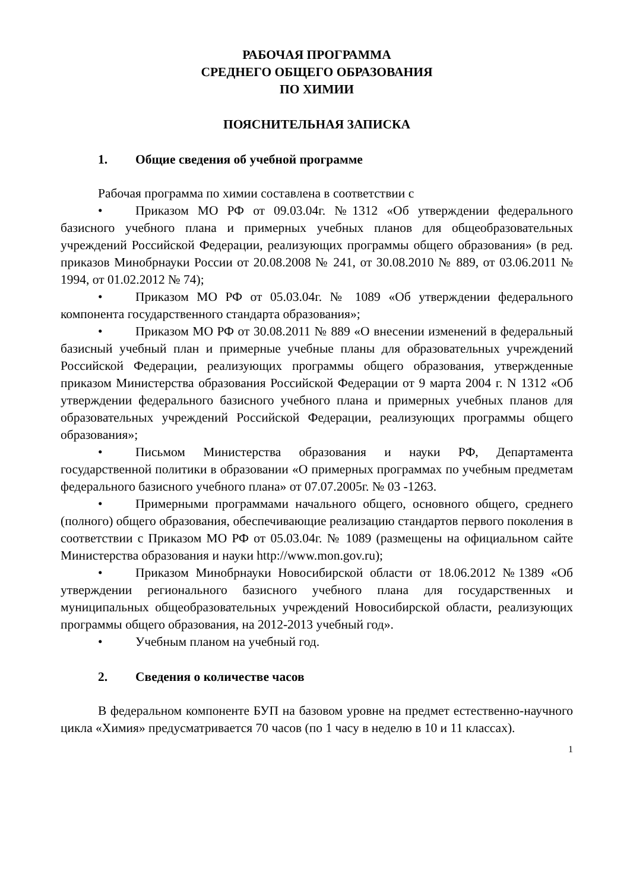РАБОЧАЯ ПРОГРАММА
СРЕДНЕГО ОБЩЕГО ОБРАЗОВАНИЯ
ПО ХИМИИ
ПОЯСНИТЕЛЬНАЯ ЗАПИСКА
1. Общие сведения об учебной программе
Рабочая программа по химии составлена в соответствии с
• Приказом МО РФ от 09.03.04г. №1312 «Об утверждении федерального базисного учебного плана и примерных учебных планов для общеобразовательных учреждений Российской Федерации, реализующих программы общего образования» (в ред. приказов Минобрнауки России от 20.08.2008 № 241, от 30.08.2010 № 889, от 03.06.2011 № 1994, от 01.02.2012 № 74);
• Приказом МО РФ от 05.03.04г. № 1089 «Об утверждении федерального компонента государственного стандарта образования»;
• Приказом МО РФ от 30.08.2011 № 889 «О внесении изменений в федеральный базисный учебный план и примерные учебные планы для образовательных учреждений Российской Федерации, реализующих программы общего образования, утвержденные приказом Министерства образования Российской Федерации от 9 марта 2004 г. N 1312 «Об утверждении федерального базисного учебного плана и примерных учебных планов для образовательных учреждений Российской Федерации, реализующих программы общего образования»;
• Письмом Министерства образования и науки РФ, Департамента государственной политики в образовании «О примерных программах по учебным предметам федерального базисного учебного плана» от 07.07.2005г. № 03 -1263.
• Примерными программами начального общего, основного общего, среднего (полного) общего образования, обеспечивающие реализацию стандартов первого поколения в соответствии с Приказом МО РФ от 05.03.04г. № 1089 (размещены на официальном сайте Министерства образования и науки http://www.mon.gov.ru);
• Приказом Минобрнауки Новосибирской области от 18.06.2012 №1389 «Об утверждении регионального базисного учебного плана для государственных и муниципальных общеобразовательных учреждений Новосибирской области, реализующих программы общего образования, на 2012-2013 учебный год».
• Учебным планом на учебный год.
2. Сведения о количестве часов
В федеральном компоненте БУП на базовом уровне на предмет естественно-научного цикла «Химия» предусматривается 70 часов (по 1 часу в неделю в 10 и 11 классах).
1